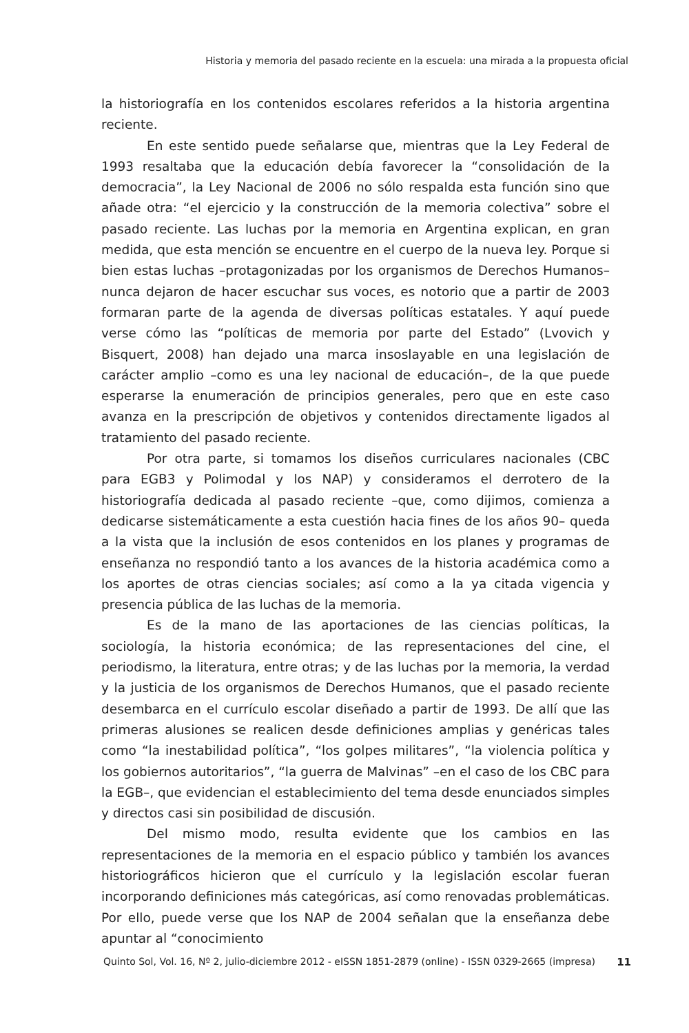Historia y memoria del pasado reciente en la escuela: una mirada a la propuesta oficial
la historiografía en los contenidos escolares referidos a la historia argentina reciente.
En este sentido puede señalarse que, mientras que la Ley Federal de 1993 resaltaba que la educación debía favorecer la “consolidación de la democracia”, la Ley Nacional de 2006 no sólo respalda esta función sino que añade otra: “el ejercicio y la construcción de la memoria colectiva” sobre el pasado reciente. Las luchas por la memoria en Argentina explican, en gran medida, que esta mención se encuentre en el cuerpo de la nueva ley. Porque si bien estas luchas –protagonizadas por los organismos de Derechos Humanos– nunca dejaron de hacer escuchar sus voces, es notorio que a partir de 2003 formaran parte de la agenda de diversas políticas estatales. Y aquí puede verse cómo las “políticas de memoria por parte del Estado” (Lvovich y Bisquert, 2008) han dejado una marca insoslayable en una legislación de carácter amplio –como es una ley nacional de educación–, de la que puede esperarse la enumeración de principios generales, pero que en este caso avanza en la prescripción de objetivos y contenidos directamente ligados al tratamiento del pasado reciente.
Por otra parte, si tomamos los diseños curriculares nacionales (CBC para EGB3 y Polimodal y los NAP) y consideramos el derrotero de la historiografía dedicada al pasado reciente –que, como dijimos, comienza a dedicarse sistemáticamente a esta cuestión hacia fines de los años 90– queda a la vista que la inclusión de esos contenidos en los planes y programas de enseñanza no respondió tanto a los avances de la historia académica como a los aportes de otras ciencias sociales; así como a la ya citada vigencia y presencia pública de las luchas de la memoria.
Es de la mano de las aportaciones de las ciencias políticas, la sociología, la historia económica; de las representaciones del cine, el periodismo, la literatura, entre otras; y de las luchas por la memoria, la verdad y la justicia de los organismos de Derechos Humanos, que el pasado reciente desembarca en el currículo escolar diseñado a partir de 1993. De allí que las primeras alusiones se realicen desde definiciones amplias y genéricas tales como “la inestabilidad política”, “los golpes militares”, “la violencia política y los gobiernos autoritarios”, “la guerra de Malvinas” –en el caso de los CBC para la EGB–, que evidencian el establecimiento del tema desde enunciados simples y directos casi sin posibilidad de discusión.
Del mismo modo, resulta evidente que los cambios en las representaciones de la memoria en el espacio público y también los avances historiográficos hicieron que el currículo y la legislación escolar fueran incorporando definiciones más categóricas, así como renovadas problemáticas. Por ello, puede verse que los NAP de 2004 señalan que la enseñanza debe apuntar al “conocimiento
Quinto Sol, Vol. 16, Nº 2, julio-diciembre 2012 - eISSN 1851-2879 (online) - ISSN 0329-2665 (impresa) 11